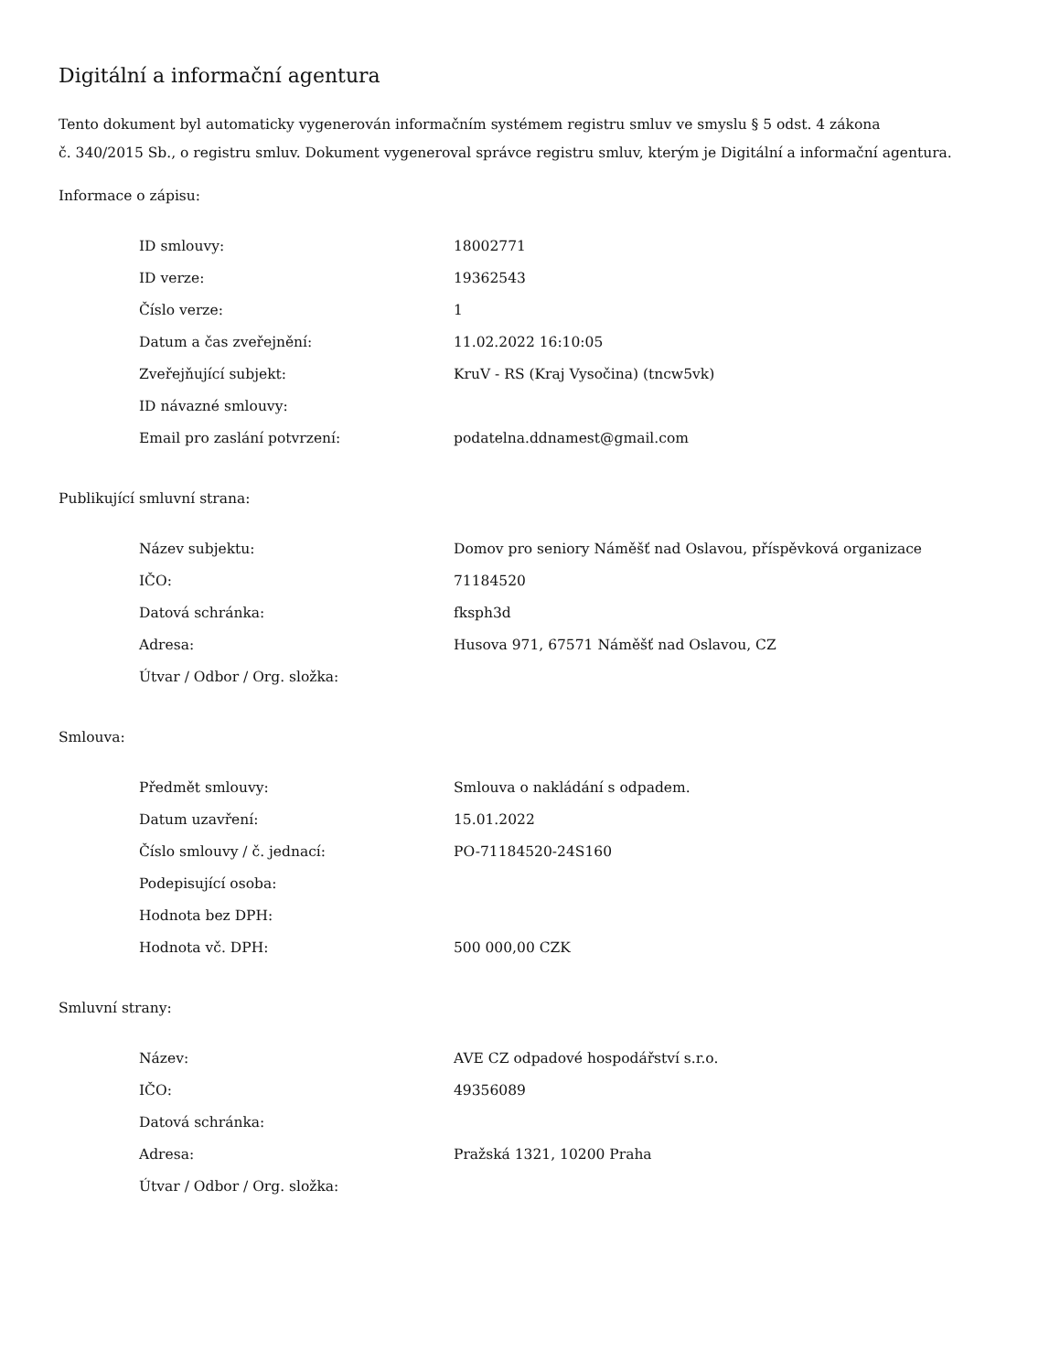Digitální a informační agentura
Tento dokument byl automaticky vygenerován informačním systémem registru smluv ve smyslu § 5 odst. 4 zákona
č. 340/2015 Sb., o registru smluv. Dokument vygeneroval správce registru smluv, kterým je Digitální a informační agentura.
Informace o zápisu:
| ID smlouvy: | 18002771 |
| ID verze: | 19362543 |
| Číslo verze: | 1 |
| Datum a čas zveřejnění: | 11.02.2022 16:10:05 |
| Zveřejňující subjekt: | KruV - RS (Kraj Vysočina) (tncw5vk) |
| ID návazné smlouvy: | |
| Email pro zaslání potvrzení: | podatelna.ddnamest@gmail.com |
Publikující smluvní strana:
| Název subjektu: | Domov pro seniory Náměšť nad Oslavou, příspěvková organizace |
| IČO: | 71184520 |
| Datová schránka: | fksph3d |
| Adresa: | Husova 971, 67571 Náměšť nad Oslavou, CZ |
| Útvar / Odbor / Org. složka: | |
Smlouva:
| Předmět smlouvy: | Smlouva o nakládání s odpadem. |
| Datum uzavření: | 15.01.2022 |
| Číslo smlouvy / č. jednací: | PO-71184520-24S160 |
| Podepisující osoba: | |
| Hodnota bez DPH: | |
| Hodnota vč. DPH: | 500 000,00 CZK |
Smluvní strany:
| Název: | AVE CZ odpadové hospodářství s.r.o. |
| IČO: | 49356089 |
| Datová schránka: | |
| Adresa: | Pražská 1321, 10200 Praha |
| Útvar / Odbor / Org. složka: | |